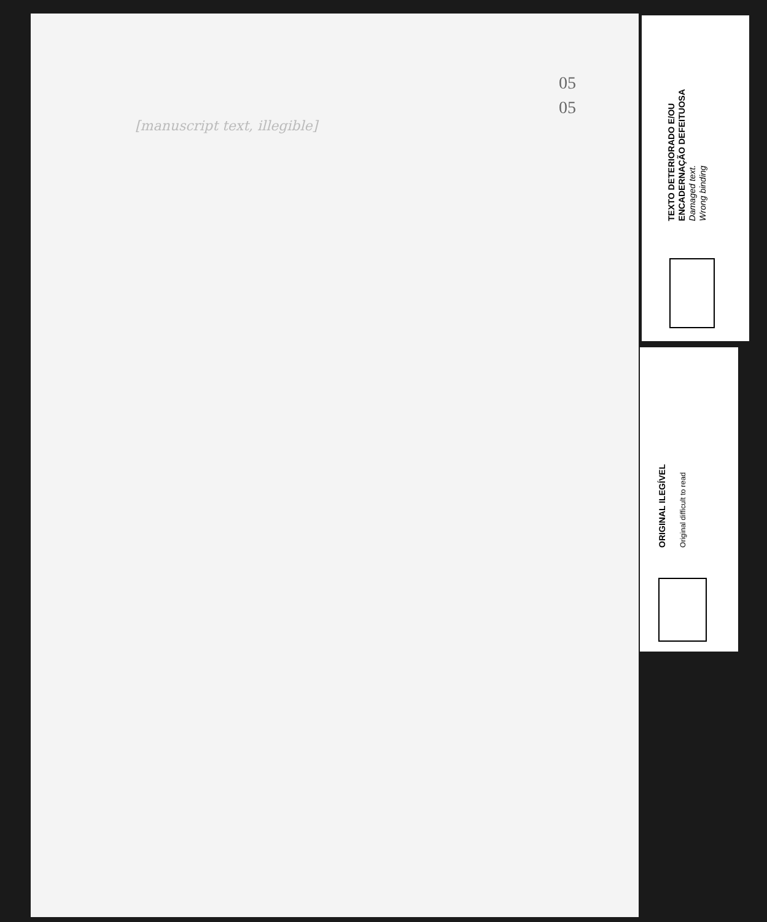05
05
[manuscript text, illegible]
TEXTO DETERIORADO E/OU
ENCADERNAÇÃO DEFEITUOSA
Damaged text.
Wrong binding
ORIGINAL ILEGÍVEL
Original difficult to read